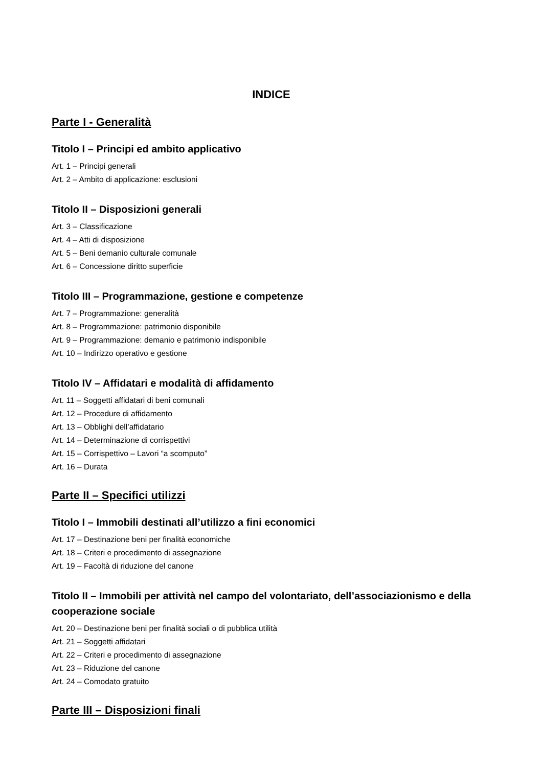INDICE
Parte I - Generalità
Titolo I – Principi ed ambito applicativo
Art. 1 – Principi generali
Art. 2 – Ambito di applicazione: esclusioni
Titolo II – Disposizioni generali
Art. 3 – Classificazione
Art. 4 – Atti di disposizione
Art. 5 – Beni demanio culturale comunale
Art. 6 – Concessione diritto superficie
Titolo III – Programmazione, gestione e competenze
Art. 7 – Programmazione: generalità
Art. 8 – Programmazione: patrimonio disponibile
Art. 9 – Programmazione: demanio e patrimonio indisponibile
Art. 10 – Indirizzo operativo e gestione
Titolo IV – Affidatari e modalità di affidamento
Art. 11 – Soggetti affidatari di beni comunali
Art. 12 – Procedure di affidamento
Art. 13 – Obblighi dell’affidatario
Art. 14 – Determinazione di corrispettivi
Art. 15 – Corrispettivo – Lavori “a scomputo”
Art. 16 – Durata
Parte II – Specifici utilizzi
Titolo I – Immobili destinati all’utilizzo a fini economici
Art. 17 – Destinazione beni per finalità economiche
Art. 18 – Criteri e procedimento di assegnazione
Art. 19 – Facoltà di riduzione del canone
Titolo II – Immobili per attività nel campo del volontariato, dell’associazionismo e della cooperazione sociale
Art. 20 – Destinazione beni per finalità sociali o di pubblica utilità
Art. 21 – Soggetti affidatari
Art. 22 – Criteri e procedimento di assegnazione
Art. 23 – Riduzione del canone
Art. 24 – Comodato gratuito
Parte III – Disposizioni finali